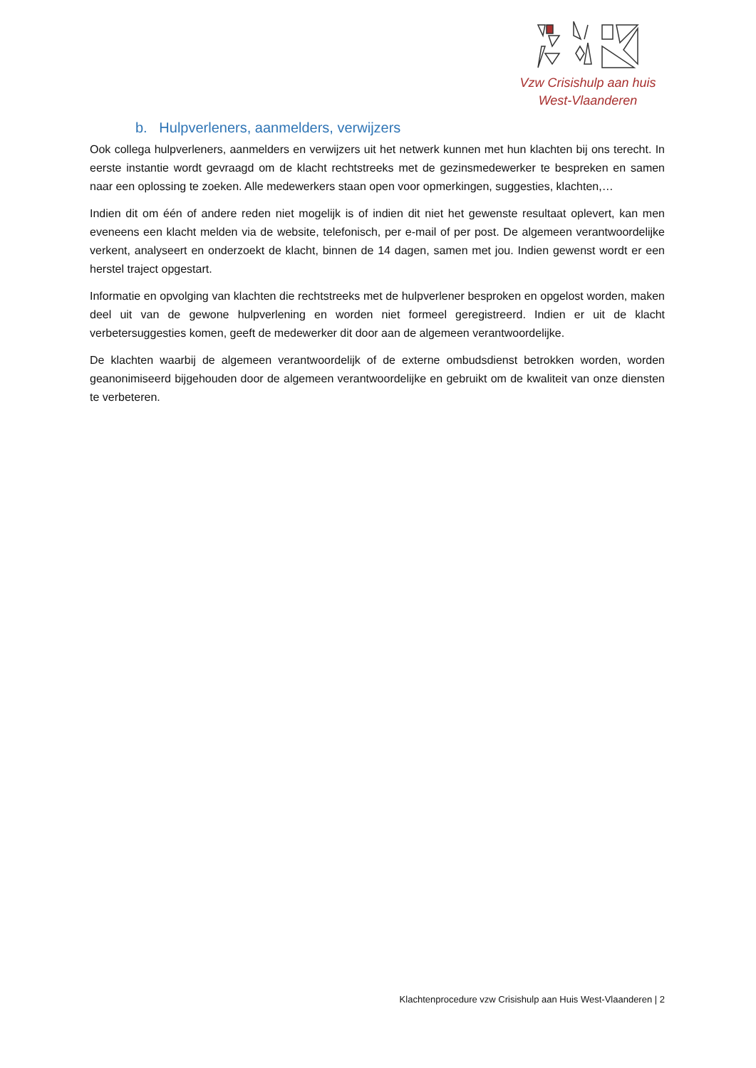Vzw Crisishulp aan huis
West-Vlaanderen
b. Hulpverleners, aanmelders, verwijzers
Ook collega hulpverleners, aanmelders en verwijzers uit het netwerk kunnen met hun klachten bij ons terecht. In eerste instantie wordt gevraagd om de klacht rechtstreeks met de gezinsmedewerker te bespreken en samen naar een oplossing te zoeken. Alle medewerkers staan open voor opmerkingen, suggesties, klachten,…
Indien dit om één of andere reden niet mogelijk is of indien dit niet het gewenste resultaat oplevert, kan men eveneens een klacht melden via de website, telefonisch, per e-mail of per post. De algemeen verantwoordelijke verkent, analyseert en onderzoekt de klacht, binnen de 14 dagen, samen met jou. Indien gewenst wordt er een herstel traject opgestart.
Informatie en opvolging van klachten die rechtstreeks met de hulpverlener besproken en opgelost worden, maken deel uit van de gewone hulpverlening en worden niet formeel geregistreerd. Indien er uit de klacht verbetersuggesties komen, geeft de medewerker dit door aan de algemeen verantwoordelijke.
De klachten waarbij de algemeen verantwoordelijk of de externe ombudsdienst betrokken worden, worden geanonimiseerd bijgehouden door de algemeen verantwoordelijke en gebruikt om de kwaliteit van onze diensten te verbeteren.
Klachtenprocedure vzw Crisishulp aan Huis West-Vlaanderen | 2